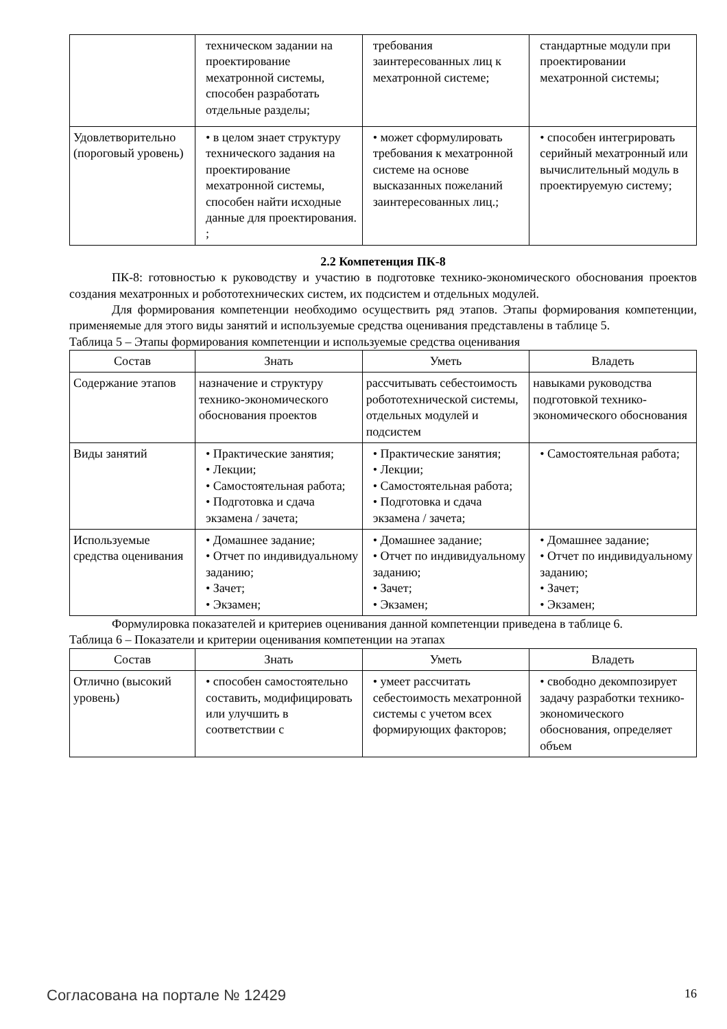| | техническом задании на проектирование мехатронной системы, способен разработать отдельные разделы; | требования заинтересованных лиц к мехатронной системе; | стандартные модули при проектировании мехатронной системы; |
| Удовлетворительно (пороговый уровень) | • в целом знает структуру технического задания на проектирование мехатронной системы, способен найти исходные данные для проектирования. ; | • может сформулировать требования к мехатронной системе на основе высказанных пожеланий заинтересованных лиц.; | • способен интегрировать серийный мехатронный или вычислительный модуль в проектируемую систему; |
2.2 Компетенция ПК-8
ПК-8: готовностью к руководству и участию в подготовке технико-экономического обоснования проектов создания мехатронных и робототехнических систем, их подсистем и отдельных модулей.
Для формирования компетенции необходимо осуществить ряд этапов. Этапы формирования компетенции, применяемые для этого виды занятий и используемые средства оценивания представлены в таблице 5.
Таблица 5 – Этапы формирования компетенции и используемые средства оценивания
| Состав | Знать | Уметь | Владеть |
| --- | --- | --- | --- |
| Содержание этапов | назначение и структуру технико-экономического обоснования проектов | рассчитывать себестоимость робототехнической системы, отдельных модулей и подсистем | навыками руководства подготовкой технико-экономического обоснования |
| Виды занятий | • Практические занятия; • Лекции; • Самостоятельная работа; • Подготовка и сдача экзамена / зачета; | • Практические занятия; • Лекции; • Самостоятельная работа; • Подготовка и сдача экзамена / зачета; | • Самостоятельная работа; |
| Используемые средства оценивания | • Домашнее задание; • Отчет по индивидуальному заданию; • Зачет; • Экзамен; | • Домашнее задание; • Отчет по индивидуальному заданию; • Зачет; • Экзамен; | • Домашнее задание; • Отчет по индивидуальному заданию; • Зачет; • Экзамен; |
Формулировка показателей и критериев оценивания данной компетенции приведена в таблице 6.
Таблица 6 – Показатели и критерии оценивания компетенции на этапах
| Состав | Знать | Уметь | Владеть |
| --- | --- | --- | --- |
| Отлично (высокий уровень) | • способен самостоятельно составить, модифицировать или улучшить в соответствии с | • умеет рассчитать себестоимость мехатронной системы с учетом всех формирующих факторов; | • свободно декомпозирует задачу разработки технико-экономического обоснования, определяет объем |
Согласована на портале № 12429 16